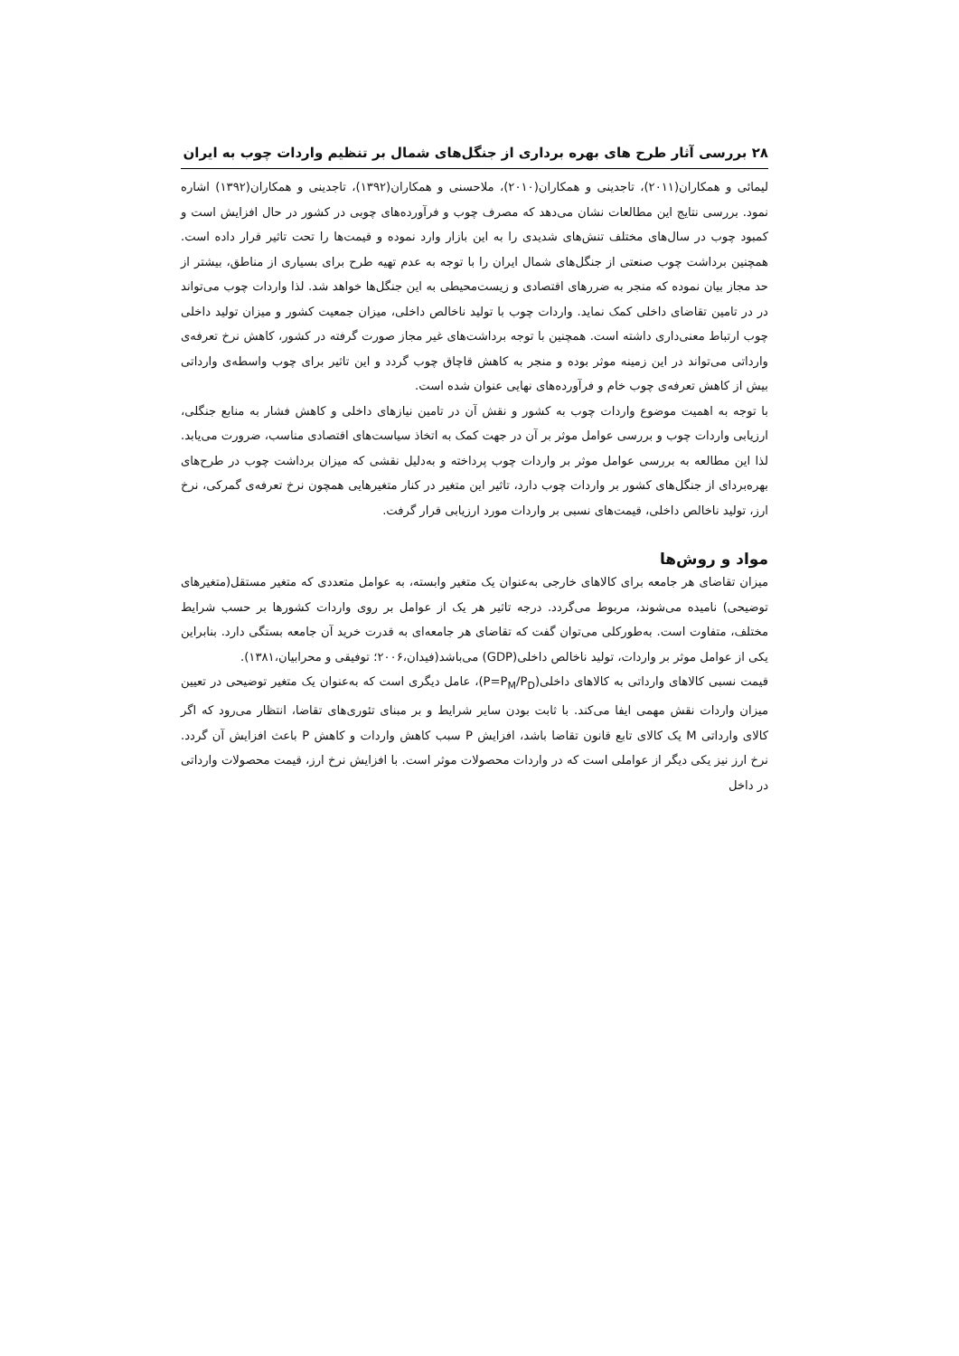۲۸ بررسی آثار طرح های بهره برداری از جنگل‌های شمال بر تنظیم واردات چوب به ایران
لیمائی و همکاران(۲۰۱۱)، تاجدینی و همکاران(۲۰۱۰)، ملاحسنی و همکاران(۱۳۹۲)، تاجدینی و همکاران(۱۳۹۲) اشاره نمود. بررسی نتایج این مطالعات نشان می‌دهد که مصرف چوب و فرآورده‌های چوبی در کشور در حال افزایش است و کمبود چوب در سال‌های مختلف تنش‌های شدیدی را به این بازار وارد نموده و قیمت‌ها را تحت تاثیر قرار داده است. همچنین برداشت چوب صنعتی از جنگل‌های شمال ایران را با توجه به عدم تهیه طرح برای بسیاری از مناطق، بیشتر از حد مجاز بیان نموده که منجر به ضررهای اقتصادی و زیست‌محیطی به این جنگل‌ها خواهد شد. لذا واردات چوب می‌تواند در در تامین تقاضای داخلی کمک نماید. واردات چوب با تولید ناخالص داخلی، میزان جمعیت کشور و میزان تولید داخلی چوب ارتباط معنی‌داری داشته است. همچنین با توجه برداشت‌های غیر مجاز صورت گرفته در کشور، کاهش نرخ تعرفه‌ی وارداتی می‌تواند در این زمینه موثر بوده و منجر به کاهش قاچاق چوب گردد و این تاثیر برای چوب واسطه‌ی وارداتی بیش از کاهش تعرفه‌ی چوب خام و فرآورده‌های نهایی عنوان شده است.
با توجه به اهمیت موضوع واردات چوب به کشور و نقش آن در تامین نیازهای داخلی و کاهش فشار به منابع جنگلی، ارزیابی واردات چوب و بررسی عوامل موثر بر آن در جهت کمک به اتخاذ سیاست‌های اقتصادی مناسب، ضرورت می‌یابد. لذا این مطالعه به بررسی عوامل موثر بر واردات چوب پرداخته و به‌دلیل نقشی که میزان برداشت چوب در طرح‌های بهره‌بردای از جنگل‌های کشور بر واردات چوب دارد، تاثیر این متغیر در کنار متغیرهایی همچون نرخ تعرفه‌ی گمرکی، نرخ ارز، تولید ناخالص داخلی، قیمت‌های نسبی بر واردات مورد ارزیابی قرار گرفت.
مواد و روش‌ها
میزان تقاضای هر جامعه برای کالاهای خارجی به‌عنوان یک متغیر وابسته، به عوامل متعددی که متغیر مستقل(متغیرهای توضیحی) نامیده می‌شوند، مربوط می‌گردد. درجه تاثیر هر یک از عوامل بر روی واردات کشورها بر حسب شرایط مختلف، متفاوت است. به‌طورکلی می‌توان گفت که تقاضای هر جامعه‌ای به قدرت خرید آن جامعه بستگی دارد. بنابراین یکی از عوامل موثر بر واردات، تولید ناخالص داخلی(GDP) می‌باشد(فیدان،۲۰۰۶؛ توفیقی و محرابیان،۱۳۸۱).
قیمت نسبی کالاهای وارداتی به کالاهای داخلی(P=P<sub>M</sub>/P<sub>D</sub>)، عامل دیگری است که به‌عنوان یک متغیر توضیحی در تعیین میزان واردات نقش مهمی ایفا می‌کند. با ثابت بودن سایر شرایط و بر مبنای تئوری‌های تقاضا، انتظار می‌رود که اگر کالای وارداتی M یک کالای تابع قانون تقاضا باشد، افزایش P سبب کاهش واردات و کاهش P باعث افزایش آن گردد. نرخ ارز نیز یکی دیگر از عواملی است که در واردات محصولات موثر است. با افزایش نرخ ارز، قیمت محصولات وارداتی در داخل